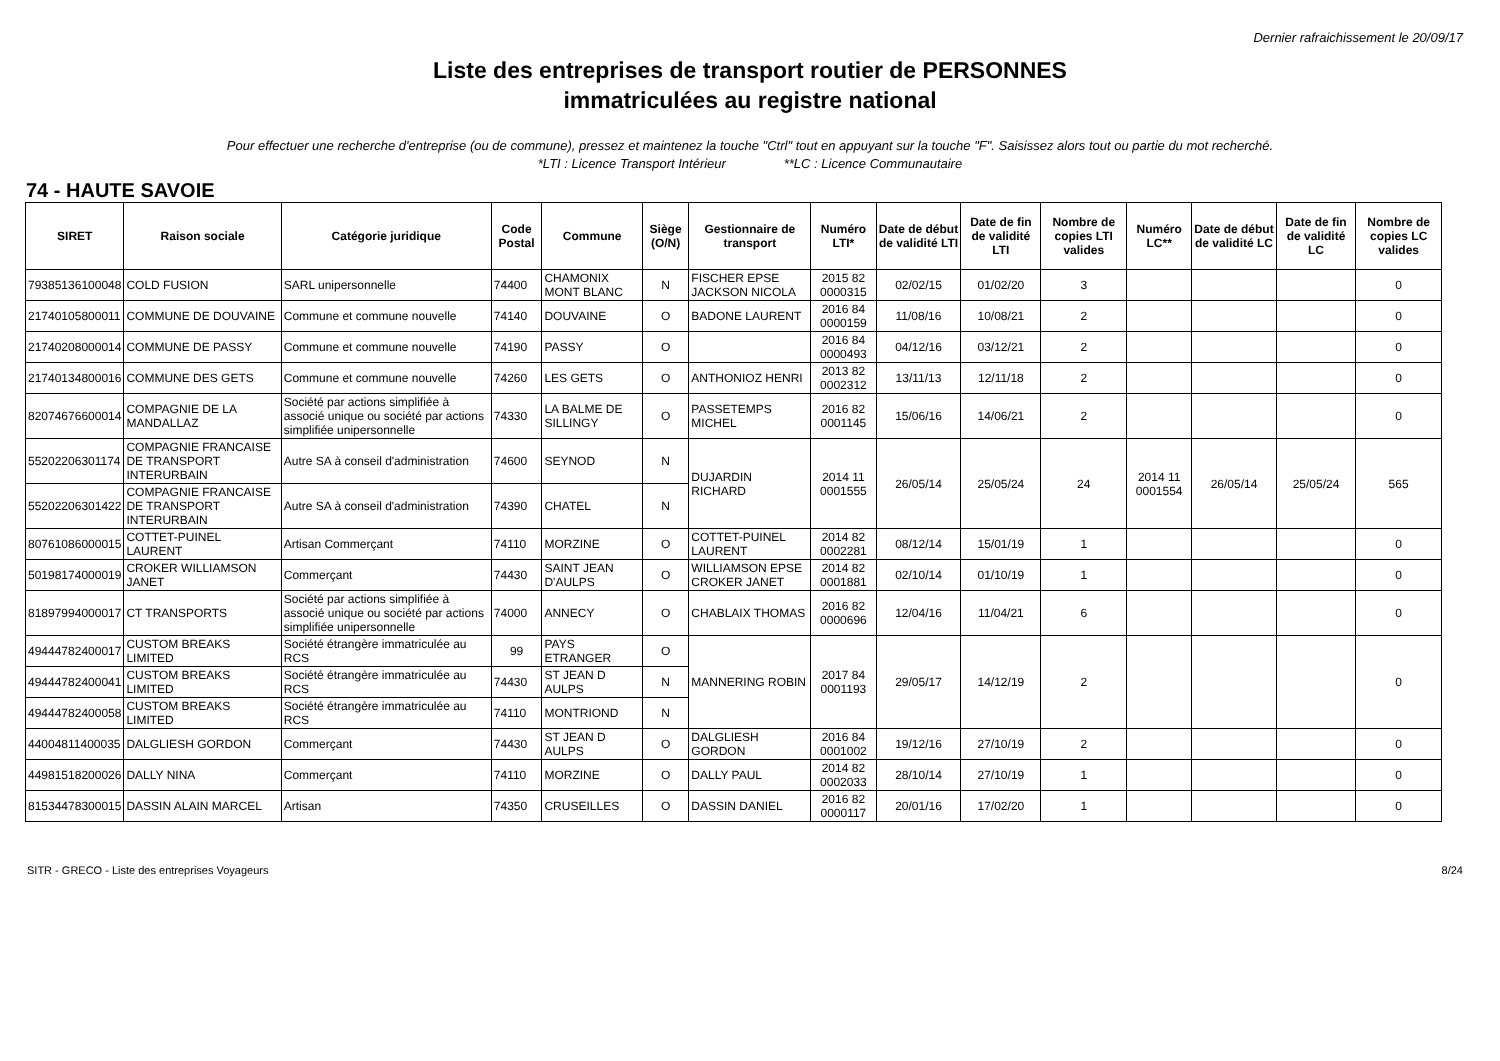Dernier rafraichissement le 20/09/17
Liste des entreprises de transport routier de PERSONNES
immatriculées au registre national
Pour effectuer une recherche d'entreprise (ou de commune), pressez et maintenez la touche "Ctrl" tout en appuyant sur la touche "F". Saisissez alors tout ou partie du mot recherché.
*LTI : Licence Transport Intérieur **LC : Licence Communautaire
74 - HAUTE SAVOIE
| SIRET | Raison sociale | Catégorie juridique | Code Postal | Commune | Siège (O/N) | Gestionnaire de transport | Numéro LTI* | Date de début de validité LTI | Date de fin de validité LTI | Nombre de copies LTI valides | Numéro LC** | Date de début de validité LC | Date de fin de validité LC | Nombre de copies LC valides |
| --- | --- | --- | --- | --- | --- | --- | --- | --- | --- | --- | --- | --- | --- | --- |
| 79385136100048 | COLD FUSION | SARL unipersonnelle | 74400 | CHAMONIX MONT BLANC | N | FISCHER EPSE JACKSON NICOLA | 2015 82 0000315 | 02/02/15 | 01/02/20 | 3 | | | | 0 |
| 21740105800011 | COMMUNE DE DOUVAINE | Commune et commune nouvelle | 74140 | DOUVAINE | O | BADONE LAURENT | 2016 84 0000159 | 11/08/16 | 10/08/21 | 2 | | | | 0 |
| 21740208000014 | COMMUNE DE PASSY | Commune et commune nouvelle | 74190 | PASSY | O | | 2016 84 0000493 | 04/12/16 | 03/12/21 | 2 | | | | 0 |
| 21740134800016 | COMMUNE DES GETS | Commune et commune nouvelle | 74260 | LES GETS | O | ANTHONIOZ HENRI | 2013 82 0002312 | 13/11/13 | 12/11/18 | 2 | | | | 0 |
| 82074676600014 | COMPAGNIE DE LA MANDALLAZ | Société par actions simplifiée à associé unique ou société par actions simplifiée unipersonnelle | 74330 | LA BALME DE SILLINGY | O | PASSETEMPS MICHEL | 2016 82 0001145 | 15/06/16 | 14/06/21 | 2 | | | | 0 |
| 55202206301174 | COMPAGNIE FRANCAISE DE TRANSPORT INTERURBAIN | Autre SA à conseil d'administration | 74600 | SEYNOD | N | DUJARDIN RICHARD | 2014 11 0001555 | 26/05/14 | 25/05/24 | 24 | 2014 11 0001554 | 26/05/14 | 25/05/24 | 565 |
| 55202206301422 | COMPAGNIE FRANCAISE DE TRANSPORT INTERURBAIN | Autre SA à conseil d'administration | 74390 | CHATEL | N | | | | | | | | | |
| 80761086000015 | COTTET-PUINEL LAURENT | Artisan Commerçant | 74110 | MORZINE | O | COTTET-PUINEL LAURENT | 2014 82 0002281 | 08/12/14 | 15/01/19 | 1 | | | | 0 |
| 50198174000019 | CROKER WILLIAMSON JANET | Commerçant | 74430 | SAINT JEAN D'AULPS | O | WILLIAMSON EPSE CROKER JANET | 2014 82 0001881 | 02/10/14 | 01/10/19 | 1 | | | | 0 |
| 81897994000017 | CT TRANSPORTS | Société par actions simplifiée à associé unique ou société par actions simplifiée unipersonnelle | 74000 | ANNECY | O | CHABLAIX THOMAS | 2016 82 0000696 | 12/04/16 | 11/04/21 | 6 | | | | 0 |
| 49444782400017 | CUSTOM BREAKS LIMITED | Société étrangère immatriculée au RCS | 99 | PAYS ETRANGER | O | MANNERING ROBIN | 2017 84 0001193 | 29/05/17 | 14/12/19 | 2 | | | | 0 |
| 49444782400041 | CUSTOM BREAKS LIMITED | Société étrangère immatriculée au RCS | 74430 | ST JEAN D AULPS | N | | | | | | | | | |
| 49444782400058 | CUSTOM BREAKS LIMITED | Société étrangère immatriculée au RCS | 74110 | MONTRIOND | N | | | | | | | | | |
| 44004811400035 | DALGLIESH GORDON | Commerçant | 74430 | ST JEAN D AULPS | O | DALGLIESH GORDON | 2016 84 0001002 | 19/12/16 | 27/10/19 | 2 | | | | 0 |
| 44981518200026 | DALLY NINA | Commerçant | 74110 | MORZINE | O | DALLY PAUL | 2014 82 0002033 | 28/10/14 | 27/10/19 | 1 | | | | 0 |
| 81534478300015 | DASSIN ALAIN MARCEL | Artisan | 74350 | CRUSEILLES | O | DASSIN DANIEL | 2016 82 0000117 | 20/01/16 | 17/02/20 | 1 | | | | 0 |
SITR - GRECO - Liste des entreprises Voyageurs 8/24